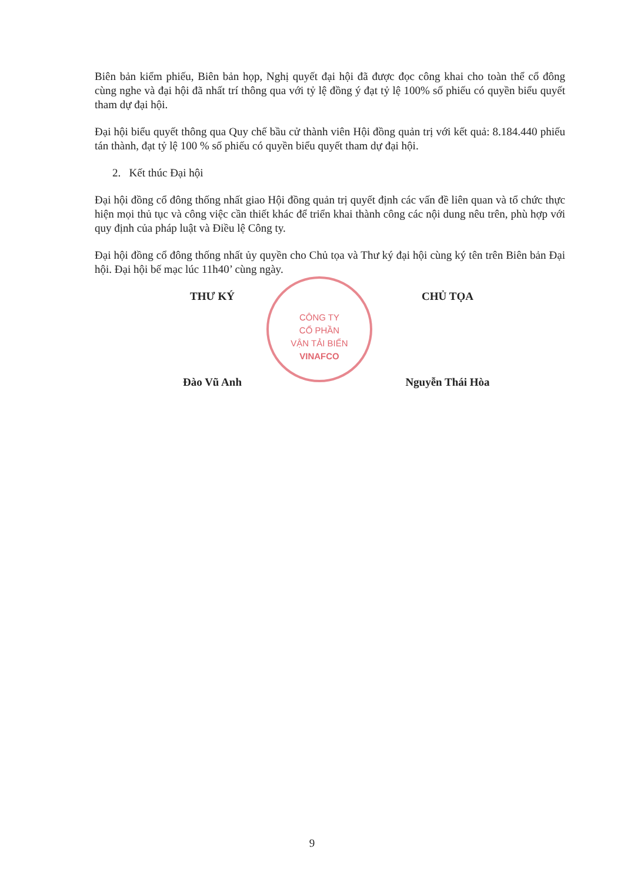Biên bản kiểm phiếu, Biên bản họp, Nghị quyết đại hội đã được đọc công khai cho toàn thể cổ đông cùng nghe và đại hội đã nhất trí thông qua với tỷ lệ đồng ý đạt tỷ lệ 100% số phiếu có quyền biểu quyết tham dự đại hội.
Đại hội biểu quyết thông qua Quy chế bầu cử thành viên Hội đồng quản trị với kết quả: 8.184.440 phiếu tán thành, đạt tỷ lệ 100 % số phiếu có quyền biểu quyết tham dự đại hội.
2. Kết thúc Đại hội
Đại hội đồng cổ đông thống nhất giao Hội đồng quản trị quyết định các vấn đề liên quan và tổ chức thực hiện mọi thủ tục và công việc cần thiết khác để triển khai thành công các nội dung nêu trên, phù hợp với quy định của pháp luật và Điều lệ Công ty.
Đại hội đồng cổ đông thống nhất ủy quyền cho Chủ tọa và Thư ký đại hội cùng ký tên trên Biên bản Đại hội. Đại hội bế mạc lúc 11h40’ cùng ngày.
THƯ KÝ
Đào Vũ Anh
CHỦ TỌA
Nguyễn Thái Hòa
CÔNG TY
CỔ PHẦN
VẬN TẢI BIỂN
VINAFCO
9